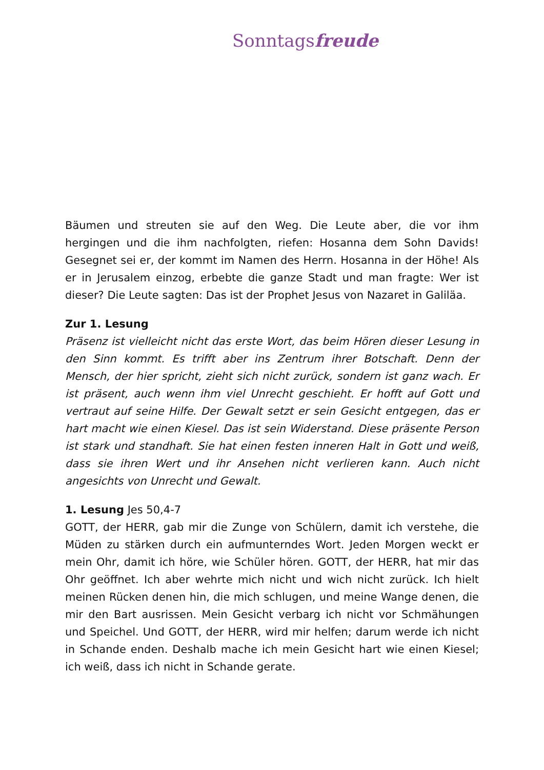Sonntagsfreude
Bäumen und streuten sie auf den Weg. Die Leute aber, die vor ihm hergingen und die ihm nachfolgten, riefen: Hosanna dem Sohn Davids! Gesegnet sei er, der kommt im Namen des Herrn. Hosanna in der Höhe! Als er in Jerusalem einzog, erbebte die ganze Stadt und man fragte: Wer ist dieser? Die Leute sagten: Das ist der Prophet Jesus von Nazaret in Galiläa.
Zur 1. Lesung
Präsenz ist vielleicht nicht das erste Wort, das beim Hören dieser Lesung in den Sinn kommt. Es trifft aber ins Zentrum ihrer Botschaft. Denn der Mensch, der hier spricht, zieht sich nicht zurück, sondern ist ganz wach. Er ist präsent, auch wenn ihm viel Unrecht geschieht. Er hofft auf Gott und vertraut auf seine Hilfe. Der Gewalt setzt er sein Gesicht entgegen, das er hart macht wie einen Kiesel. Das ist sein Widerstand. Diese präsente Person ist stark und standhaft. Sie hat einen festen inneren Halt in Gott und weiß, dass sie ihren Wert und ihr Ansehen nicht verlieren kann. Auch nicht angesichts von Unrecht und Gewalt.
1. Lesung Jes 50,4-7
GOTT, der HERR, gab mir die Zunge von Schülern, damit ich verstehe, die Müden zu stärken durch ein aufmunterndes Wort. Jeden Morgen weckt er mein Ohr, damit ich höre, wie Schüler hören. GOTT, der HERR, hat mir das Ohr geöffnet. Ich aber wehrte mich nicht und wich nicht zurück. Ich hielt meinen Rücken denen hin, die mich schlugen, und meine Wange denen, die mir den Bart ausrissen. Mein Gesicht verbarg ich nicht vor Schmähungen und Speichel. Und GOTT, der HERR, wird mir helfen; darum werde ich nicht in Schande enden. Deshalb mache ich mein Gesicht hart wie einen Kiesel; ich weiß, dass ich nicht in Schande gerate.